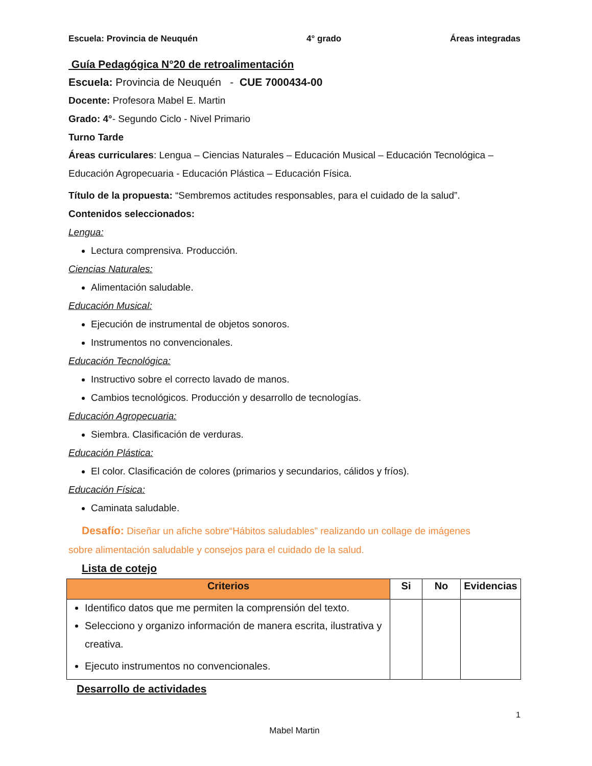Escuela: Provincia de Neuquén 4° grado Áreas integradas
Guía Pedagógica N°20 de retroalimentación
Escuela: Provincia de Neuquén - CUE 7000434-00
Docente: Profesora Mabel E. Martin
Grado: 4°- Segundo Ciclo - Nivel Primario
Turno Tarde
Áreas curriculares: Lengua – Ciencias Naturales – Educación Musical – Educación Tecnológica – Educación Agropecuaria - Educación Plástica – Educación Física.
Título de la propuesta: “Sembremos actitudes responsables, para el cuidado de la salud”.
Contenidos seleccionados:
Lengua:
Lectura comprensiva. Producción.
Ciencias Naturales:
Alimentación saludable.
Educación Musical:
Ejecución de instrumental de objetos sonoros.
Instrumentos no convencionales.
Educación Tecnológica:
Instructivo sobre el correcto lavado de manos.
Cambios tecnológicos. Producción y desarrollo de tecnologías.
Educación Agropecuaria:
Siembra. Clasificación de verduras.
Educación Plástica:
El color. Clasificación de colores (primarios y secundarios, cálidos y fríos).
Educación Física:
Caminata saludable.
Desafío: Diseñar un afiche sobre“Hábitos saludables” realizando un collage de imágenes
sobre alimentación saludable y consejos para el cuidado de la salud.
Lista de cotejo
| Criterios | Si | No | Evidencias |
| --- | --- | --- | --- |
| Identifico datos que me permiten la comprensión del texto. Selecciono y organizo información de manera escrita, ilustrativa y creativa. Ejecuto instrumentos no convencionales. | | | |
Desarrollo de actividades
1
Mabel Martin